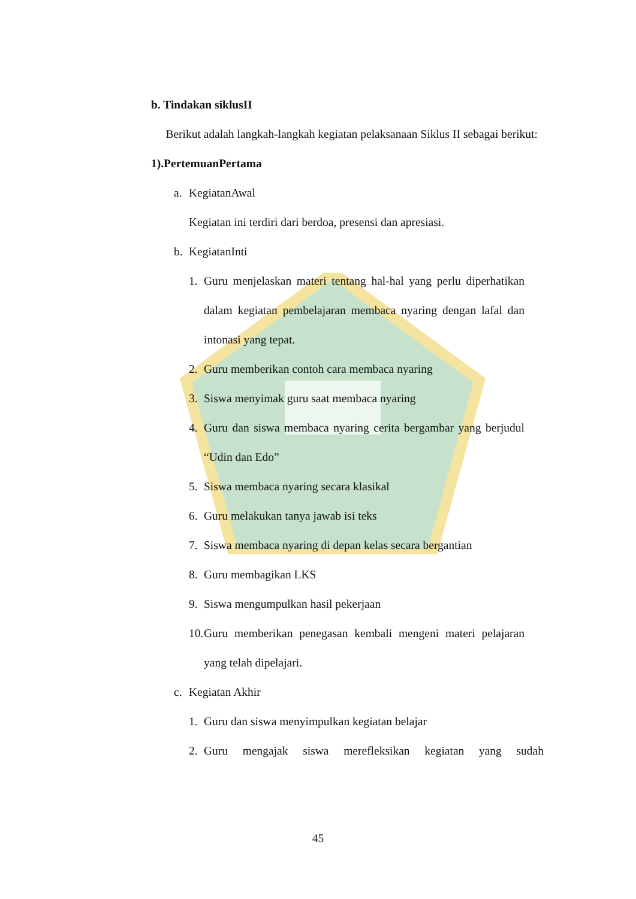b. Tindakan siklusII
Berikut adalah langkah-langkah kegiatan pelaksanaan Siklus II sebagai berikut:
1).PertemuanPertama
a. KegiatanAwal
Kegiatan ini terdiri dari berdoa, presensi dan apresiasi.
b. KegiatanInti
1. Guru menjelaskan materi tentang hal-hal yang perlu diperhatikan dalam kegiatan pembelajaran membaca nyaring dengan lafal dan intonasi yang tepat.
2. Guru memberikan contoh cara membaca nyaring
3. Siswa menyimak guru saat membaca nyaring
4. Guru dan siswa membaca nyaring cerita bergambar yang berjudul “Udin dan Edo”
5. Siswa membaca nyaring secara klasikal
6. Guru melakukan tanya jawab isi teks
7. Siswa membaca nyaring di depan kelas secara bergantian
8. Guru membagikan LKS
9. Siswa mengumpulkan hasil pekerjaan
10.
Guru memberikan penegasan kembali mengeni materi pelajaran yang telah dipelajari.
c. Kegiatan Akhir
1. Guru dan siswa menyimpulkan kegiatan belajar
2. Guru mengajak siswa merefleksikan kegiatan yang sudah
45